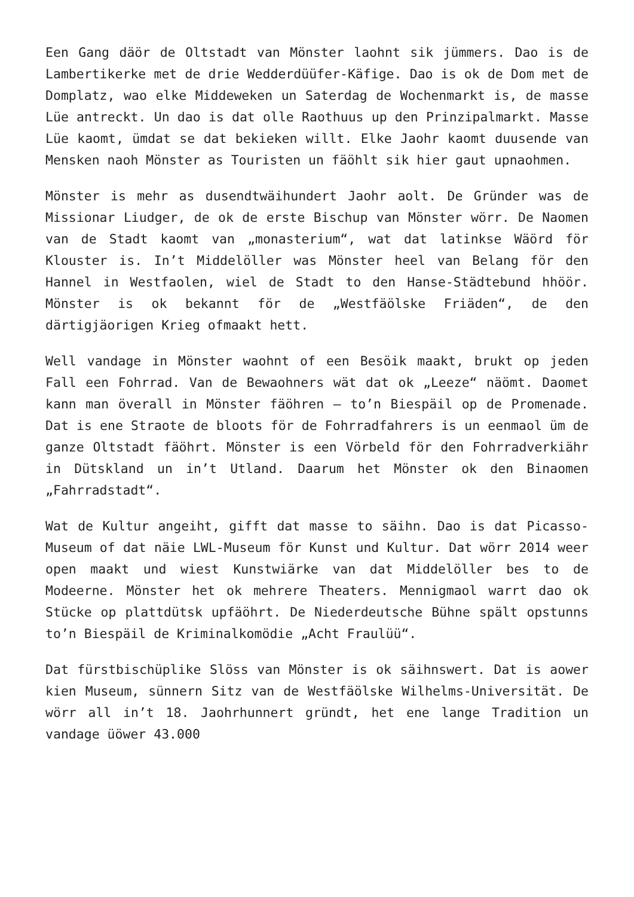Een Gang däör de Oltstadt van Mönster laohnt sik jümmers. Dao is de Lambertikerke met de drie Wedderdüüfer-Käfige. Dao is ok de Dom met de Domplatz, wao elke Middeweken un Saterdag de Wochenmarkt is, de masse Lüe antreckt. Un dao is dat olle Raothuus up den Prinzipalmarkt. Masse Lüe kaomt, ümdat se dat bekieken willt. Elke Jaohr kaomt duusende van Mensken naoh Mönster as Touristen un fäöhlt sik hier gaut upnaohmen.
Mönster is mehr as dusendtwäihundert Jaohr aolt. De Gründer was de Missionar Liudger, de ok de erste Bischup van Mönster wörr. De Naomen van de Stadt kaomt van „monasterium“, wat dat latinkse Wäörd för Klouster is. In’t Middelöller was Mönster heel van Belang för den Hannel in Westfaolen, wiel de Stadt to den Hanse-Städtebund hhöör. Mönster is ok bekannt för de „Westfäölske Friäden“, de den därtigjäorigen Krieg ofmaakt hett.
Well vandage in Mönster waohnt of een Besöik maakt, brukt op jeden Fall een Fohrrad. Van de Bewaohners wät dat ok „Leeze“ näömt. Daomet kann man överall in Mönster fäöhren – to’n Biespäil op de Promenade. Dat is ene Straote de bloots för de Fohrradfahrers is un eenmaol üm de ganze Oltstadt fäöhrt. Mönster is een Vörbeld för den Fohrradverkiähr in Dütskland un in’t Utland. Daarum het Mönster ok den Binaomen „Fahrradstadt“.
Wat de Kultur angeiht, gifft dat masse to säihn. Dao is dat Picasso-Museum of dat näie LWL-Museum för Kunst und Kultur. Dat wörr 2014 weer open maakt und wiest Kunstwiärke van dat Middelöller bes to de Modeerne. Mönster het ok mehrere Theaters. Mennigmaol warrt dao ok Stücke op plattdütsk upfäöhrt. De Niederdeutsche Bühne spält opstunns to’n Biespäil de Kriminalkomödie „Acht Fraulüü“.
Dat fürstbischüplike Slöss van Mönster is ok säihnswert. Dat is aower kien Museum, sünnern Sitz van de Westfäölske Wilhelms-Universität. De wörr all in’t 18. Jaohrhunnert gründt, het ene lange Tradition un vandage üöwer 43.000